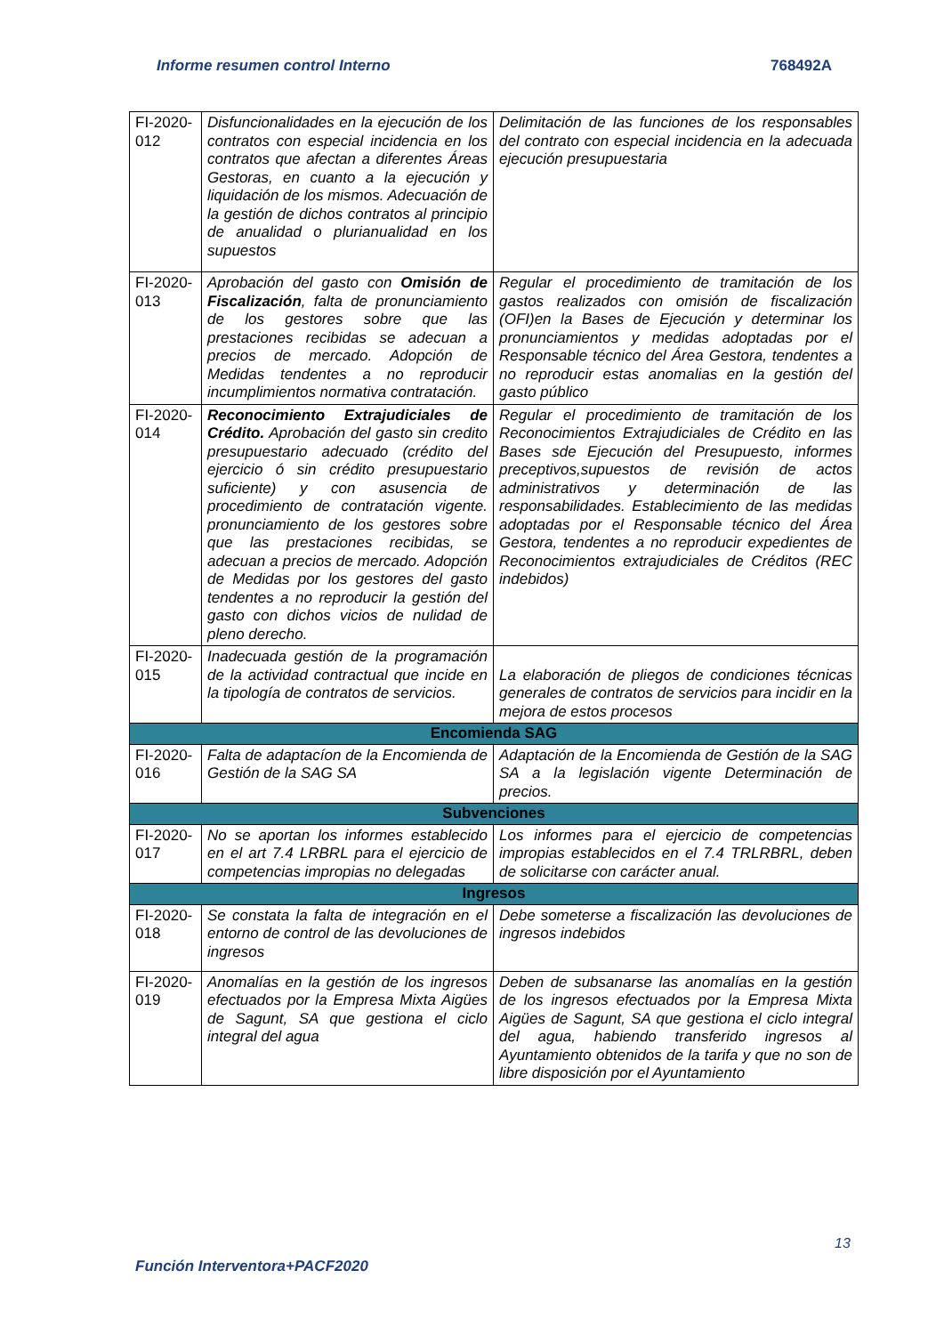Informe resumen control Interno 768492A
| FI-2020-012 | Disfuncionalidades en la ejecución de los contratos con especial incidencia en los contratos que afectan a diferentes Áreas Gestoras, en cuanto a la ejecución y liquidación de los mismos. Adecuación de la gestión de dichos contratos al principio de anualidad o plurianualidad en los supuestos | Delimitación de las funciones de los responsables del contrato con especial incidencia en la adecuada ejecución presupuestaria |
| FI-2020-013 | Aprobación del gasto con Omisión de Fiscalización , falta de pronunciamiento de los gestores sobre que las prestaciones recibidas se adecuan a precios de mercado. Adopción de Medidas tendentes a no reproducir incumplimientos normativa contratación. | Regular el procedimiento de tramitación de los gastos realizados con omisión de fiscalización (OFI)en la Bases de Ejecución y determinar los pronunciamientos y medidas adoptadas por el Responsable técnico del Área Gestora, tendentes a no reproducir estas anomalias en la gestión del gasto público |
| FI-2020-014 | Reconocimiento Extrajudiciales de Crédito. Aprobación del gasto sin credito presupuestario adecuado (crédito del ejercicio ó sin crédito presupuestario suficiente) y con asusencia de procedimiento de contratación vigente. pronunciamiento de los gestores sobre que las prestaciones recibidas, se adecuan a precios de mercado. Adopción de Medidas por los gestores del gasto tendentes a no reproducir la gestión del gasto con dichos vicios de nulidad de pleno derecho. | Regular el procedimiento de tramitación de los Reconocimientos Extrajudiciales de Crédito en las Bases sde Ejecución del Presupuesto, informes preceptivos,supuestos de revisión de actos administrativos y determinación de las responsabilidades. Establecimiento de las medidas adoptadas por el Responsable técnico del Área Gestora, tendentes a no reproducir expedientes de Reconocimientos extrajudiciales de Créditos (REC indebidos) |
| FI-2020-015 | Inadecuada gestión de la programación de la actividad contractual que incide en la tipología de contratos de servicios. | La elaboración de pliegos de condiciones técnicas generales de contratos de servicios para incidir en la mejora de estos procesos |
| Encomienda SAG | | |
| FI-2020-016 | Falta de adaptacíon de la Encomienda de Gestión de la SAG SA | Adaptación de la Encomienda de Gestión de la SAG SA a la legislación vigente Determinación de precios. |
| Subvenciones | | |
| FI-2020-017 | No se aportan los informes establecido en el art 7.4 LRBRL para el ejercicio de competencias impropias no delegadas | Los informes para el ejercicio de competencias impropias establecidos en el 7.4 TRLRBRL, deben de solicitarse con carácter anual. |
| Ingresos | | |
| FI-2020-018 | Se constata la falta de integración en el entorno de control de las devoluciones de ingresos | Debe someterse a fiscalización las devoluciones de ingresos indebidos |
| FI-2020-019 | Anomalías en la gestión de los ingresos efectuados por la Empresa Mixta Aigües de Sagunt, SA que gestiona el ciclo integral del agua | Deben de subsanarse las anomalías en la gestión de los ingresos efectuados por la Empresa Mixta Aigües de Sagunt, SA que gestiona el ciclo integral del agua, habiendo transferido ingresos al Ayuntamiento obtenidos de la tarifa y que no son de libre disposición por el Ayuntamiento |
13
Función Interventora+PACF2020